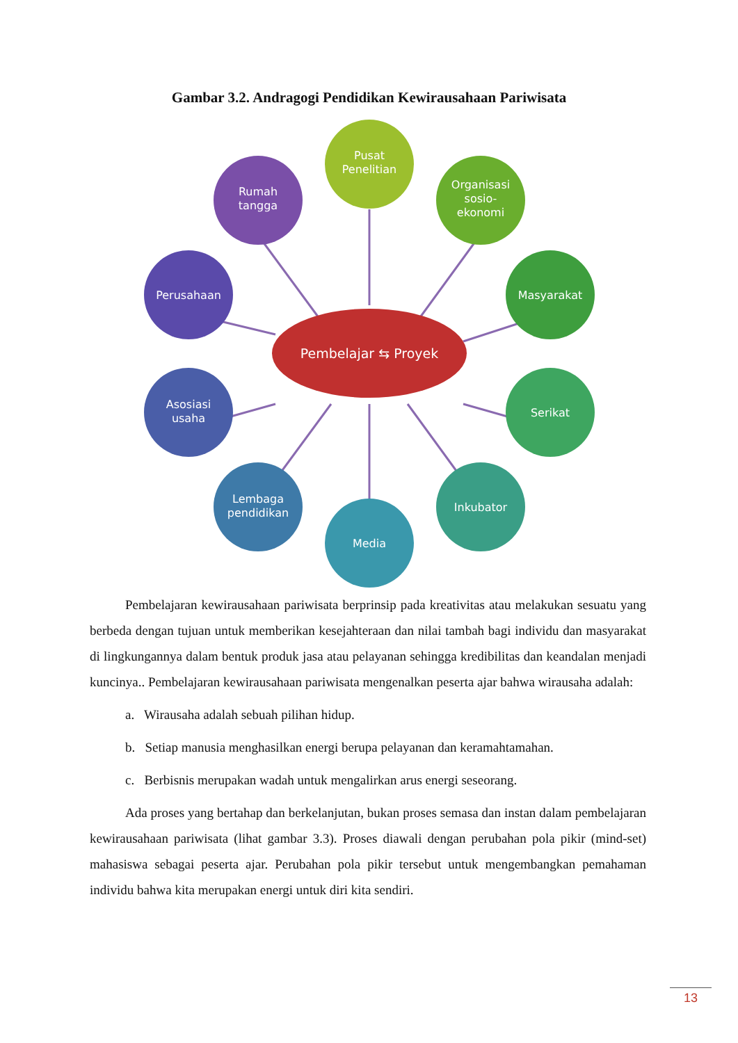Gambar 3.2. Andragogi Pendidikan Kewirausahaan Pariwisata
Pusat
Penelitian
Rumah
tangga
Organisasi
sosio-
ekonomi
Perusahaan
Masyarakat
Pembelajar ⇆ Proyek
Asosiasi
usaha
Serikat
Lembaga
pendidikan
Inkubator
Media
Pembelajaran kewirausahaan pariwisata berprinsip pada kreativitas atau melakukan sesuatu yang berbeda dengan tujuan untuk memberikan kesejahteraan dan nilai tambah bagi individu dan masyarakat di lingkungannya dalam bentuk produk jasa atau pelayanan sehingga kredibilitas dan keandalan menjadi kuncinya.. Pembelajaran kewirausahaan pariwisata mengenalkan peserta ajar bahwa wirausaha adalah:
a. Wirausaha adalah sebuah pilihan hidup.
b. Setiap manusia menghasilkan energi berupa pelayanan dan keramahtamahan.
c. Berbisnis merupakan wadah untuk mengalirkan arus energi seseorang.
Ada proses yang bertahap dan berkelanjutan, bukan proses semasa dan instan dalam pembelajaran kewirausahaan pariwisata (lihat gambar 3.3). Proses diawali dengan perubahan pola pikir (mind-set) mahasiswa sebagai peserta ajar. Perubahan pola pikir tersebut untuk mengembangkan pemahaman individu bahwa kita merupakan energi untuk diri kita sendiri.
13